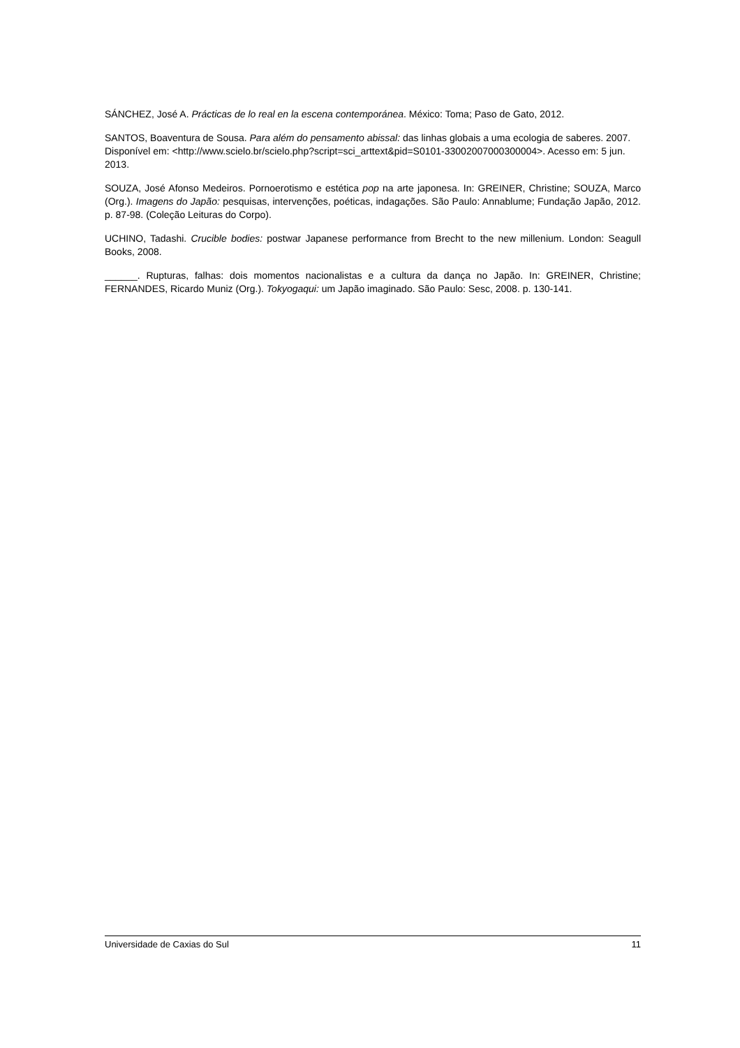SÁNCHEZ, José A. Prácticas de lo real en la escena contemporánea. México: Toma; Paso de Gato, 2012.
SANTOS, Boaventura de Sousa. Para além do pensamento abissal: das linhas globais a uma ecologia de saberes. 2007. Disponível em: <http://www.scielo.br/scielo.php?script=sci_arttext&pid=S0101-33002007000300004>. Acesso em: 5 jun. 2013.
SOUZA, José Afonso Medeiros. Pornoerotismo e estética pop na arte japonesa. In: GREINER, Christine; SOUZA, Marco (Org.). Imagens do Japão: pesquisas, intervenções, poéticas, indagações. São Paulo: Annablume; Fundação Japão, 2012. p. 87-98. (Coleção Leituras do Corpo).
UCHINO, Tadashi. Crucible bodies: postwar Japanese performance from Brecht to the new millenium. London: Seagull Books, 2008.
______. Rupturas, falhas: dois momentos nacionalistas e a cultura da dança no Japão. In: GREINER, Christine; FERNANDES, Ricardo Muniz (Org.). Tokyogaqui: um Japão imaginado. São Paulo: Sesc, 2008. p. 130-141.
Universidade de Caxias do Sul 11